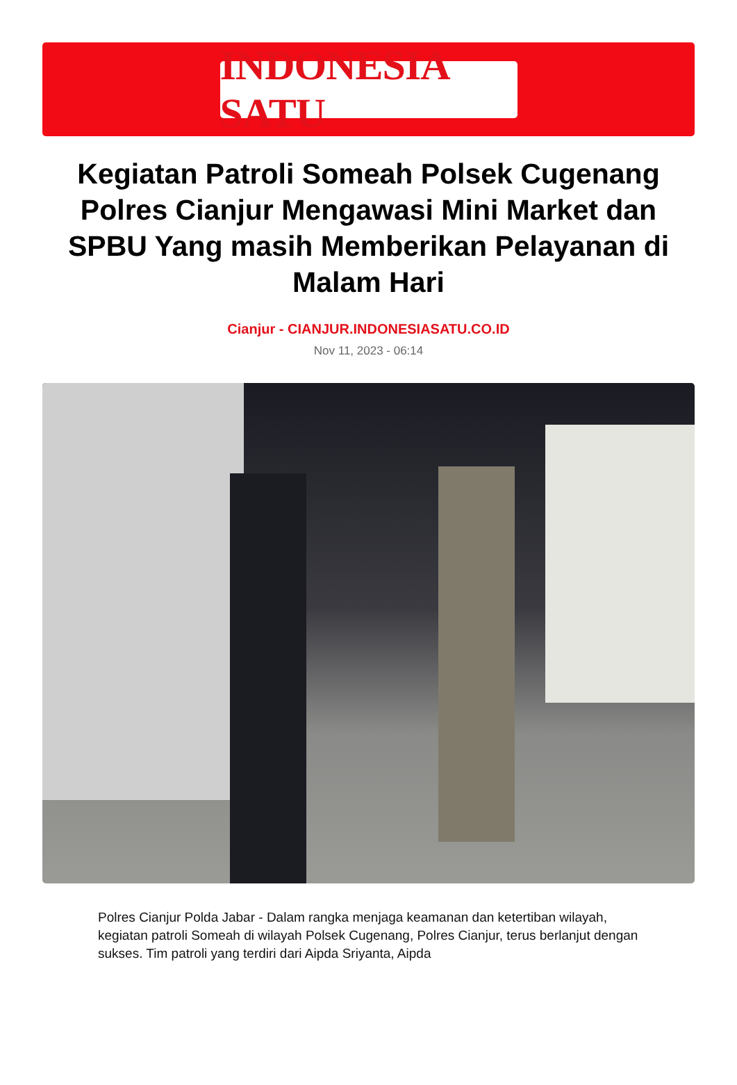INDONESIA SATU
Kegiatan Patroli Someah Polsek Cugenang Polres Cianjur Mengawasi Mini Market dan SPBU Yang masih Memberikan Pelayanan di Malam Hari
Cianjur - CIANJUR.INDONESIASATU.CO.ID
Nov 11, 2023 - 06:14
Polres Cianjur Polda Jabar - Dalam rangka menjaga keamanan dan ketertiban wilayah, kegiatan patroli Someah di wilayah Polsek Cugenang, Polres Cianjur, terus berlanjut dengan sukses. Tim patroli yang terdiri dari Aipda Sriyanta, Aipda